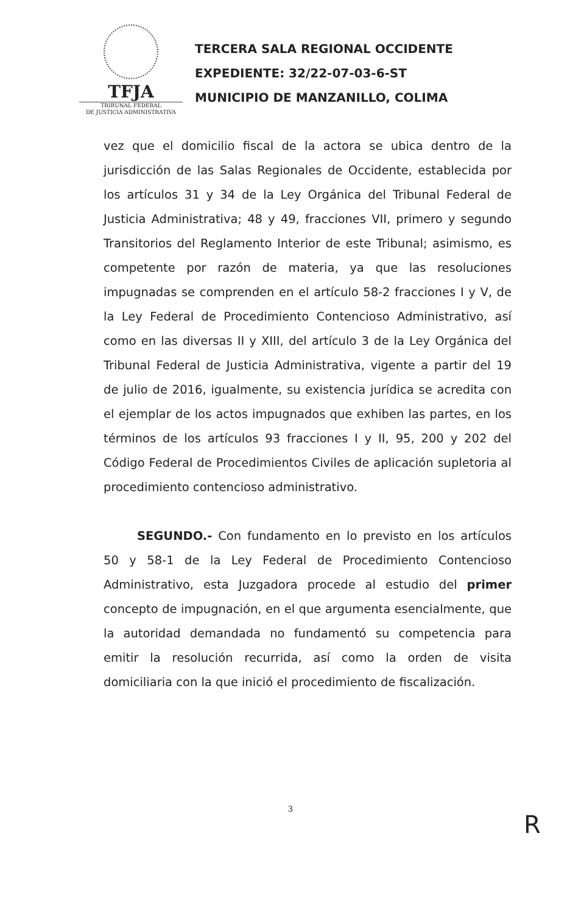TFJA
TRIBUNAL FEDERAL
DE JUSTICIA ADMINISTRATIVA
TERCERA SALA REGIONAL OCCIDENTE
EXPEDIENTE: 32/22-07-03-6-ST
MUNICIPIO DE MANZANILLO, COLIMA
vez que el domicilio fiscal de la actora se ubica dentro de la jurisdicción de las Salas Regionales de Occidente, establecida por los artículos 31 y 34 de la Ley Orgánica del Tribunal Federal de Justicia Administrativa; 48 y 49, fracciones VII, primero y segundo Transitorios del Reglamento Interior de este Tribunal; asimismo, es competente por razón de materia, ya que las resoluciones impugnadas se comprenden en el artículo 58-2 fracciones I y V, de la Ley Federal de Procedimiento Contencioso Administrativo, así como en las diversas II y XIII, del artículo 3 de la Ley Orgánica del Tribunal Federal de Justicia Administrativa, vigente a partir del 19 de julio de 2016, igualmente, su existencia jurídica se acredita con el ejemplar de los actos impugnados que exhiben las partes, en los términos de los artículos 93 fracciones I y II, 95, 200 y 202 del Código Federal de Procedimientos Civiles de aplicación supletoria al procedimiento contencioso administrativo.
SEGUNDO.- Con fundamento en lo previsto en los artículos 50 y 58-1 de la Ley Federal de Procedimiento Contencioso Administrativo, esta Juzgadora procede al estudio del primer concepto de impugnación, en el que argumenta esencialmente, que la autoridad demandada no fundamentó su competencia para emitir la resolución recurrida, así como la orden de visita domiciliaria con la que inició el procedimiento de fiscalización.
3
R